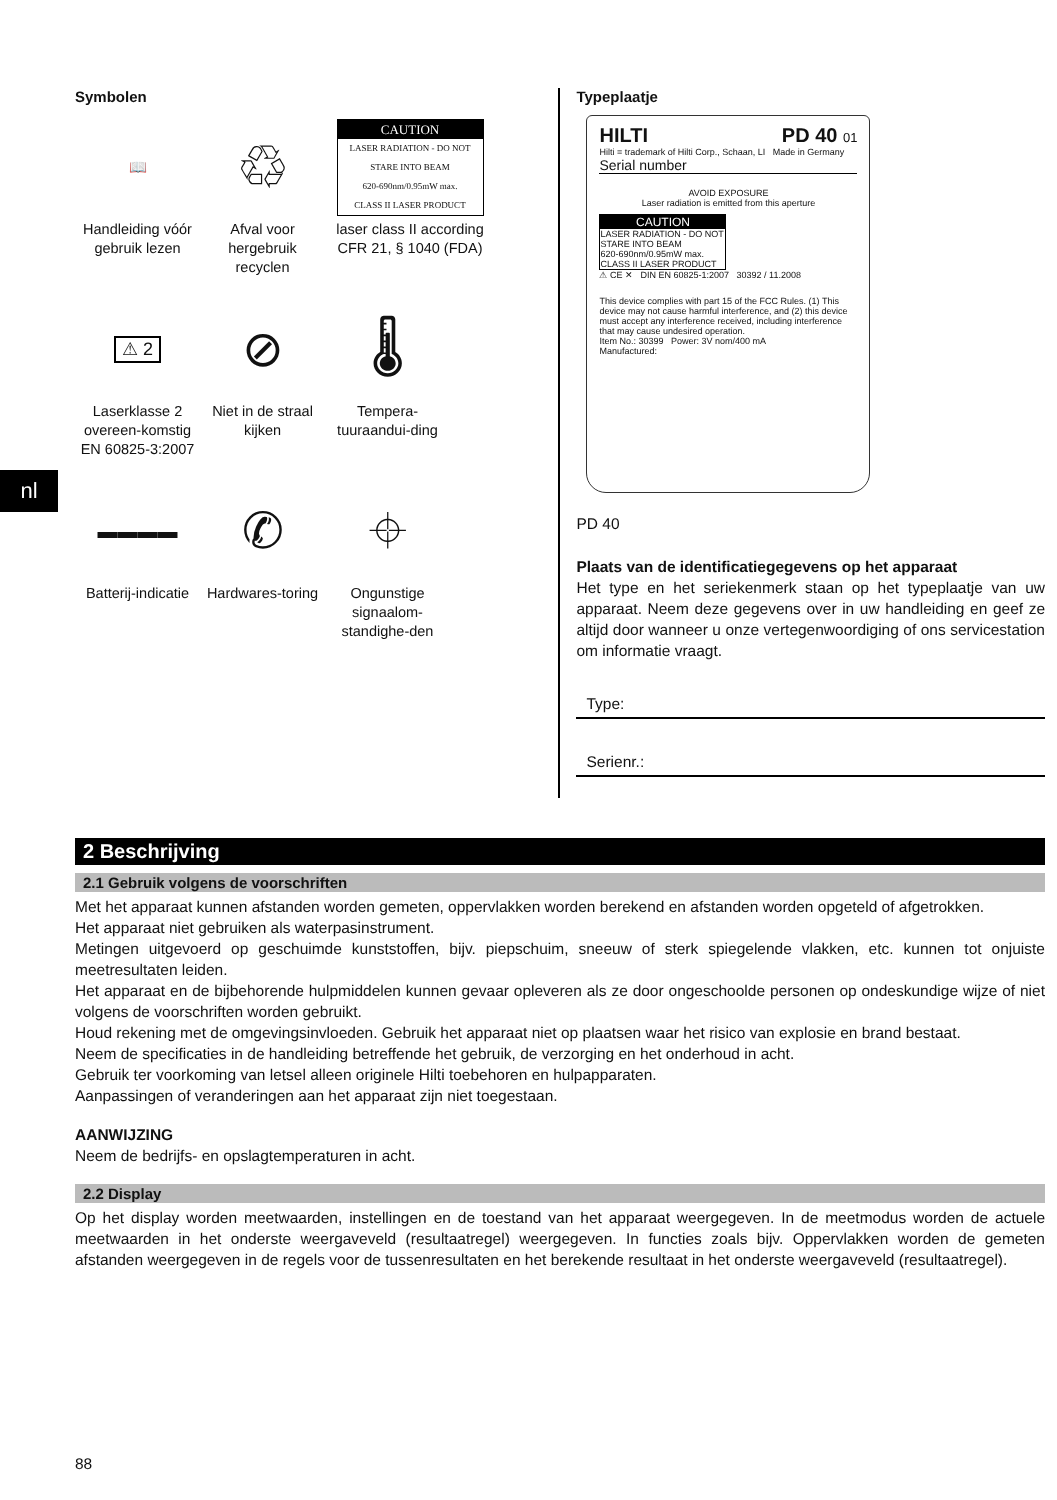nl
Symbolen
📖
Handleiding vóór gebruik lezen
♲
Afval voor hergebruik recyclen
CAUTION
LASER RADIATION - DO NOT STARE INTO BEAM
620-690nm/0.95mW max.
CLASS II LASER PRODUCT
laser class II according CFR 21, § 1040 (FDA)
⚠ 2
Laserklasse 2 overeen-komstig EN 60825-3:2007
⊘
Niet in de straal kijken
🌡
Tempera-tuuraandui-ding
▬▬▬▬
Batterij-indicatie
✆
Hardwares-toring
⌖
Ongunstige signaalom-standighe-den
Typeplaatje
HILTI PD 40 01
Hilti = trademark of Hilti Corp., Schaan, LI Made in Germany
Serial number
AVOID EXPOSURE
Laser radiation is emitted from this aperture
CAUTION
LASER RADIATION - DO NOT STARE INTO BEAM
620-690nm/0.95mW max.
CLASS II LASER PRODUCT
⚠ CE ✕ DIN EN 60825-1:2007 30392 / 11.2008
This device complies with part 15 of the FCC Rules. (1) This device may not cause harmful interference, and (2) this device must accept any interference received, including interference that may cause undesired operation.
Item No.: 30399 Power: 3V nom/400 mA
Manufactured:
PD 40
Plaats van de identificatiegegevens op het apparaat
Het type en het seriekenmerk staan op het typeplaatje van uw apparaat. Neem deze gegevens over in uw handleiding en geef ze altijd door wanneer u onze vertegenwoordiging of ons servicestation om informatie vraagt.
Type:
Serienr.:
2 Beschrijving
2.1 Gebruik volgens de voorschriften
Met het apparaat kunnen afstanden worden gemeten, oppervlakken worden berekend en afstanden worden opgeteld of afgetrokken.
Het apparaat niet gebruiken als waterpasinstrument.
Metingen uitgevoerd op geschuimde kunststoffen, bijv. piepschuim, sneeuw of sterk spiegelende vlakken, etc. kunnen tot onjuiste meetresultaten leiden.
Het apparaat en de bijbehorende hulpmiddelen kunnen gevaar opleveren als ze door ongeschoolde personen op ondeskundige wijze of niet volgens de voorschriften worden gebruikt.
Houd rekening met de omgevingsinvloeden. Gebruik het apparaat niet op plaatsen waar het risico van explosie en brand bestaat.
Neem de specificaties in de handleiding betreffende het gebruik, de verzorging en het onderhoud in acht.
Gebruik ter voorkoming van letsel alleen originele Hilti toebehoren en hulpapparaten.
Aanpassingen of veranderingen aan het apparaat zijn niet toegestaan.
AANWIJZING
Neem de bedrijfs- en opslagtemperaturen in acht.
2.2 Display
Op het display worden meetwaarden, instellingen en de toestand van het apparaat weergegeven. In de meetmodus worden de actuele meetwaarden in het onderste weergaveveld (resultaatregel) weergegeven. In functies zoals bijv. Oppervlakken worden de gemeten afstanden weergegeven in de regels voor de tussenresultaten en het berekende resultaat in het onderste weergaveveld (resultaatregel).
88